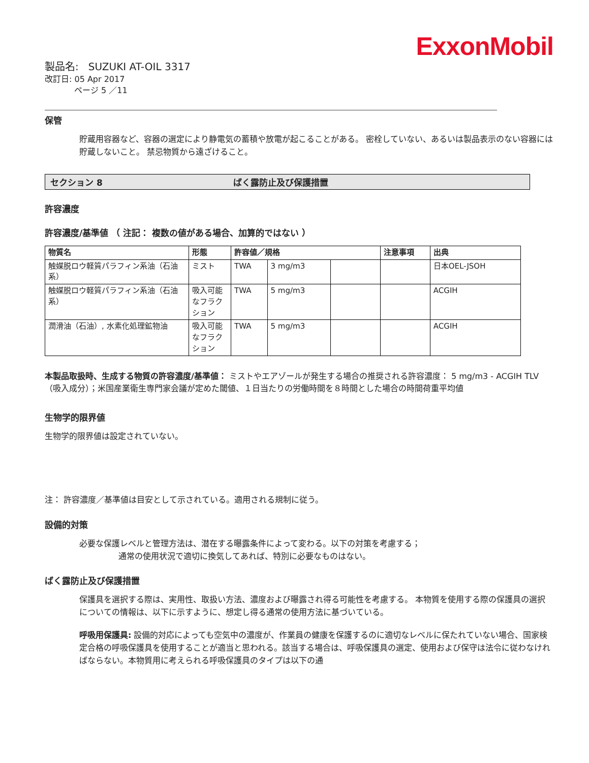ExxonMobil
製品名: SUZUKI AT-OIL 3317
改訂日: 05 Apr 2017
ページ 5 ／11
保管
貯蔵用容器など、容器の選定により静電気の蓄積や放電が起こることがある。 密栓していない、あるいは製品表示のない容器には貯蔵しないこと。 禁忌物質から遠ざけること。
セクション 8 ばく露防止及び保護措置
許容濃度
許容濃度/基準値 （ 注記： 複数の値がある場合、加算的ではない ）
| 物質名 | 形態 | 許容値／規格 | | | 注意事項 | 出典 |
| --- | --- | --- | --- | --- | --- | --- |
| 触媒脱ロウ軽質パラフィン系油（石油系） | ミスト | TWA | 3 mg/m3 | | | 日本OEL-JSOH |
| 触媒脱ロウ軽質パラフィン系油（石油系） | 吸入可能なフラクション | TWA | 5 mg/m3 | | | ACGIH |
| 潤滑油（石油）, 水素化処理鉱物油 | 吸入可能なフラクション | TWA | 5 mg/m3 | | | ACGIH |
本製品取扱時、生成する物質の許容濃度/基準値： ミストやエアゾールが発生する場合の推奨される許容濃度： 5 mg/m3 - ACGIH TLV（吸入成分）；米国産業衛生専門家会議が定めた閾値、１日当たりの労働時間を８時間とした場合の時間荷重平均値
生物学的限界値
生物学的限界値は設定されていない。
注： 許容濃度／基準値は目安として示されている。適用される規制に従う。
設備的対策
必要な保護レベルと管理方法は、潜在する曝露条件によって変わる。以下の対策を考慮する；
通常の使用状況で適切に換気してあれば、特別に必要なものはない。
ばく露防止及び保護措置
保護具を選択する際は、実用性、取扱い方法、濃度および曝露され得る可能性を考慮する。 本物質を使用する際の保護具の選択についての情報は、以下に示すように、想定し得る通常の使用方法に基づいている。
呼吸用保護具: 設備的対応によっても空気中の濃度が、作業員の健康を保護するのに適切なレベルに保たれていない場合、国家検定合格の呼吸保護具を使用することが適当と思われる。該当する場合は、呼吸保護具の選定、使用および保守は法令に従わなければならない。本物質用に考えられる呼吸保護具のタイプは以下の通